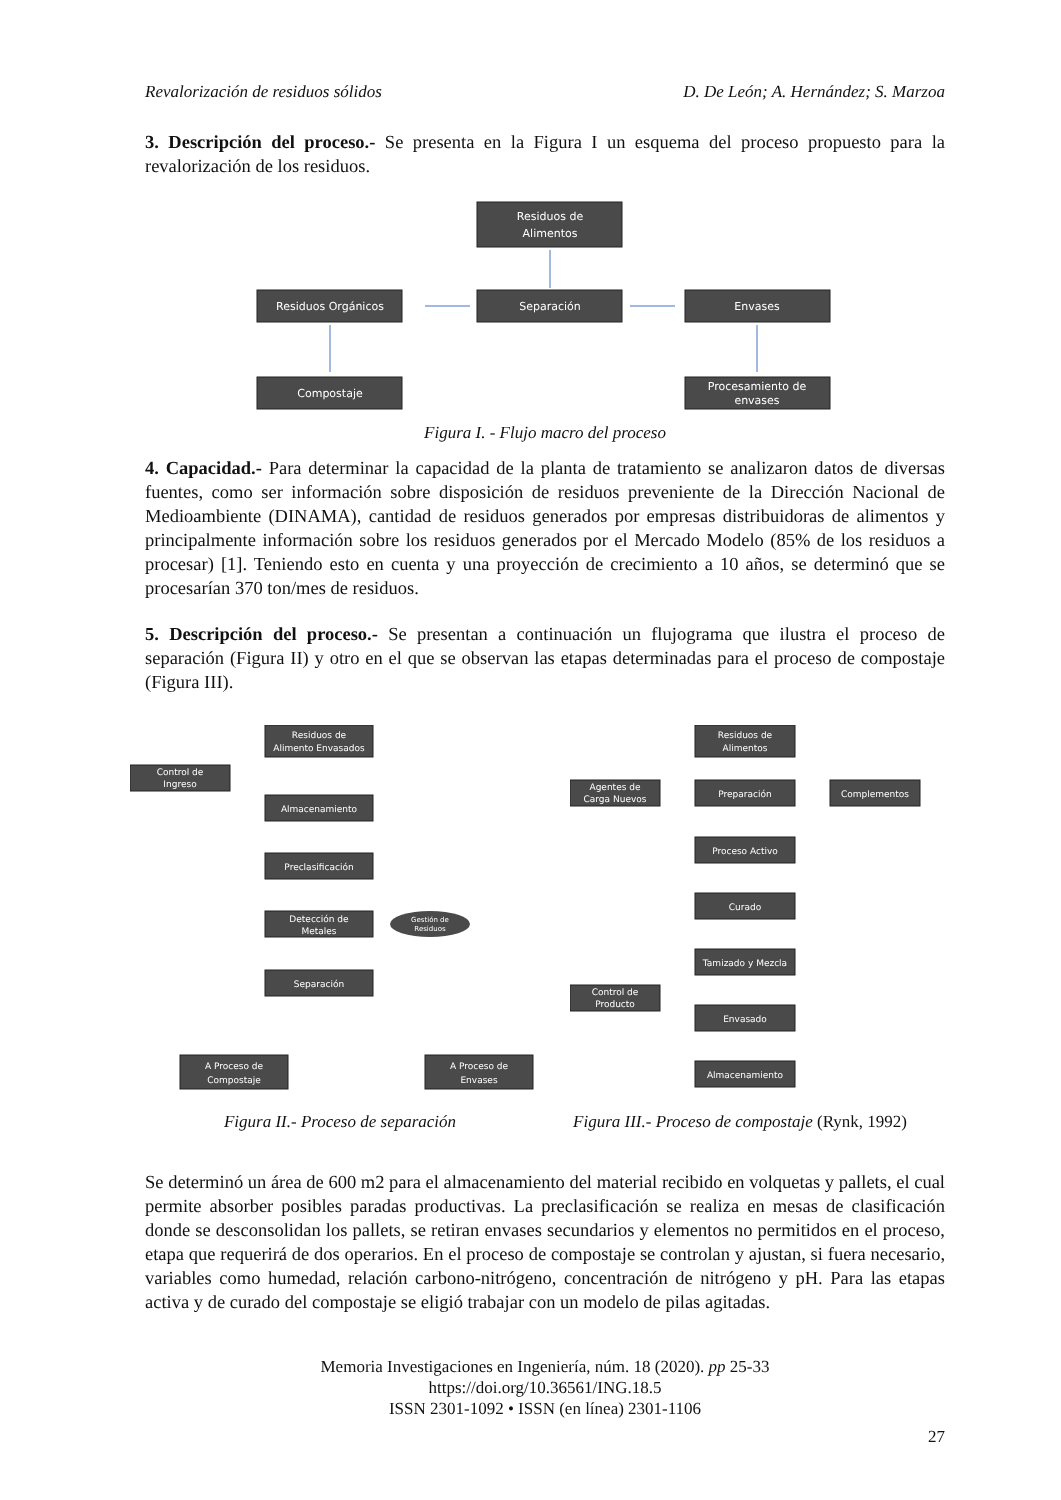Revalorización de residuos sólidos D. De León; A. Hernández; S. Marzoa
3. Descripción del proceso.- Se presenta en la Figura I un esquema del proceso propuesto para la revalorización de los residuos.
Residuos de
Alimentos
Residuos Orgánicos
Separación
Envases
Compostaje
Procesamiento de
envases
Figura I. - Flujo macro del proceso
4. Capacidad.- Para determinar la capacidad de la planta de tratamiento se analizaron datos de diversas fuentes, como ser información sobre disposición de residuos preveniente de la Dirección Nacional de Medioambiente (DINAMA), cantidad de residuos generados por empresas distribuidoras de alimentos y principalmente información sobre los residuos generados por el Mercado Modelo (85% de los residuos a procesar) [1]. Teniendo esto en cuenta y una proyección de crecimiento a 10 años, se determinó que se procesarían 370 ton/mes de residuos.
5. Descripción del proceso.- Se presentan a continuación un flujograma que ilustra el proceso de separación (Figura II) y otro en el que se observan las etapas determinadas para el proceso de compostaje (Figura III).
Residuos de
Alimento Envasados
Control de
Ingreso
Almacenamiento
Preclasificación
Detección de
Metales
Gestión de
Residuos
Separación
A Proceso de
Compostaje
A Proceso de
Envases
Residuos de
Alimentos
Agentes de
Carga Nuevos
Preparación
Complementos
Proceso Activo
Curado
Tamizado y Mezcla
Control de
Producto
Envasado
Almacenamiento
Figura II.- Proceso de separación Figura III.- Proceso de compostaje (Rynk, 1992)
Se determinó un área de 600 m2 para el almacenamiento del material recibido en volquetas y pallets, el cual permite absorber posibles paradas productivas. La preclasificación se realiza en mesas de clasificación donde se desconsolidan los pallets, se retiran envases secundarios y elementos no permitidos en el proceso, etapa que requerirá de dos operarios. En el proceso de compostaje se controlan y ajustan, si fuera necesario, variables como humedad, relación carbono-nitrógeno, concentración de nitrógeno y pH. Para las etapas activa y de curado del compostaje se eligió trabajar con un modelo de pilas agitadas.
Memoria Investigaciones en Ingeniería, núm. 18 (2020). pp 25-33
https://doi.org/10.36561/ING.18.5
ISSN 2301-1092 • ISSN (en línea) 2301-1106
27